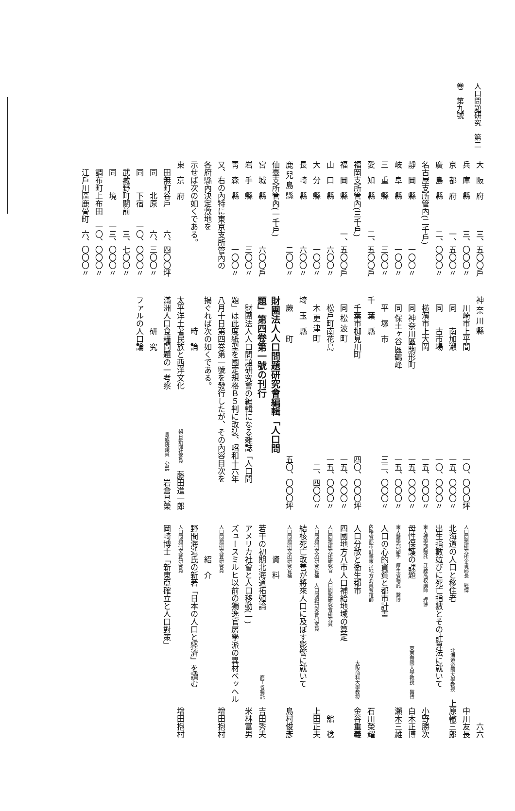人口問題研究　第二卷　第九號
大　阪　府 三、五〇〇戶
兵　庫　縣 三、〇〇〇〃
京　都　府 一、五〇〇〃
廣　島　縣 二、〇〇〇〃
名古屋支所管內(二千戶)
靜　岡　縣 一〇〇〃
岐　阜　縣 一〇〇〃
三　重　縣 三〇〇〃
愛　知　縣 二、五〇〇戶
福岡支所管內(三千戶)
福　岡　縣 一、五〇〇戶
山　口　縣 六〇〇〃
大　分　縣 一〇〇〃
長　崎　縣 六〇〇〃
鹿 兒 島 縣 二〇〇〃
仙臺支所管內(一千戶)
宮　城　縣 六〇〇戶
岩　手　縣 三〇〇〃
靑　森　縣 一〇〇〃
又、右の內特に東京支所管內の各府縣內決定敷地を
示せば次の如くである。
東　京　府
　田無町谷戶 六、四〇〇坪
　同　　北原 六、三〇〇〃
　同　　下宿 一〇、〇〇〇〃
　武藏野町關前 三、七〇〇〃
　同　　境 一三、〇〇〇〃
　調布町上布田 一〇、〇〇〇〃
　江戶川區鹿骨町 六、〇〇〇〃
神 奈 川 縣
　川崎市上平間 一〇、〇〇〇坪
　同　　南加瀨 一五、〇〇〇〃
　同　　古市場 一〇、〇〇〇〃
　橫濱市上大岡 一五、〇〇〇〃
　同 神奈川區駒形町 一五、〇〇〇〃
　同 保土ヶ谷區鶴峰 一五、〇〇〇〃
　平　塚　市 三二、〇〇〇〃
千　葉　縣
　千葉市椥見川町 四〇、〇〇〇坪
　同 松 波 町 一五、〇〇〇〃
　松戶町南花島 一五、〇〇〇〃
　木 更 津 町 二、四〇〇〃
埼　玉　縣
　蕨　　　町 五〇、〇〇〇坪
財團法人人口問題研究會編輯「人口問
題」第四卷第一號の刊行
　財團法人人口問題研究會の編輯になる雜誌「人口問
題」は此度紙型を國定規格Ｂ５判に改裝、昭和十六年
八月十日第四卷第一號を發行したが、その內容目次を
揭ぐれば次の如くである。
　　　　時　論
太平洋土著民族と西洋文化 朝日新聞社客員　藤田進一郎
滿洲人口食糧問題の一考察 貴族院議員　公爵　岩倉具榮
　　　　研　究
ファルの人口論
六六
人口問題研究所企畫部長　經博 中川友長
北海道の人口と移住者 北海道帝國大學教授　上原轍三郎
出生指數竝びに死亡指數とその計算法に就いて
東大理學部囑託　武藏高校講師　理博 小野勝次
母性保護の課題 東京帝國大學教授　醫博　白木正博
東大醫學部副手　厚生省囑託　醫博 瀨木三雄
人口の心的資質と都市計畫
內務省都市計畫東京地方委員會技師 石川榮耀
人口分散と衞生都市 大阪商科大學教授　金谷重義
四國地方八市人口補給地域の算定
人口問題研究所研究官　人口問題研究會研究員 舘　稔
人口問題研究所研究官補　人口問題研究會研究員 上田正夫
結核死亡改善が將來人口に及ぼす影響に就いて
人口問題研究所研究官補 島村俊彥
　　　　資　料
若干の初期北海道拓殖論 商工省囑託　吉田秀夫
アメリカ社會と人口移動(一) 米林富男
ズュースミルヒ以前の獨逸官房學派の異材ベッヘル
人口問題研究會研究員 增田抱村
　　　　紹　介
野間海造氏の新著「日本の人口と經濟」を讀む
人口問題研究會研究員 增田抱村
岡崎博士「新東亞確立と人口對策」